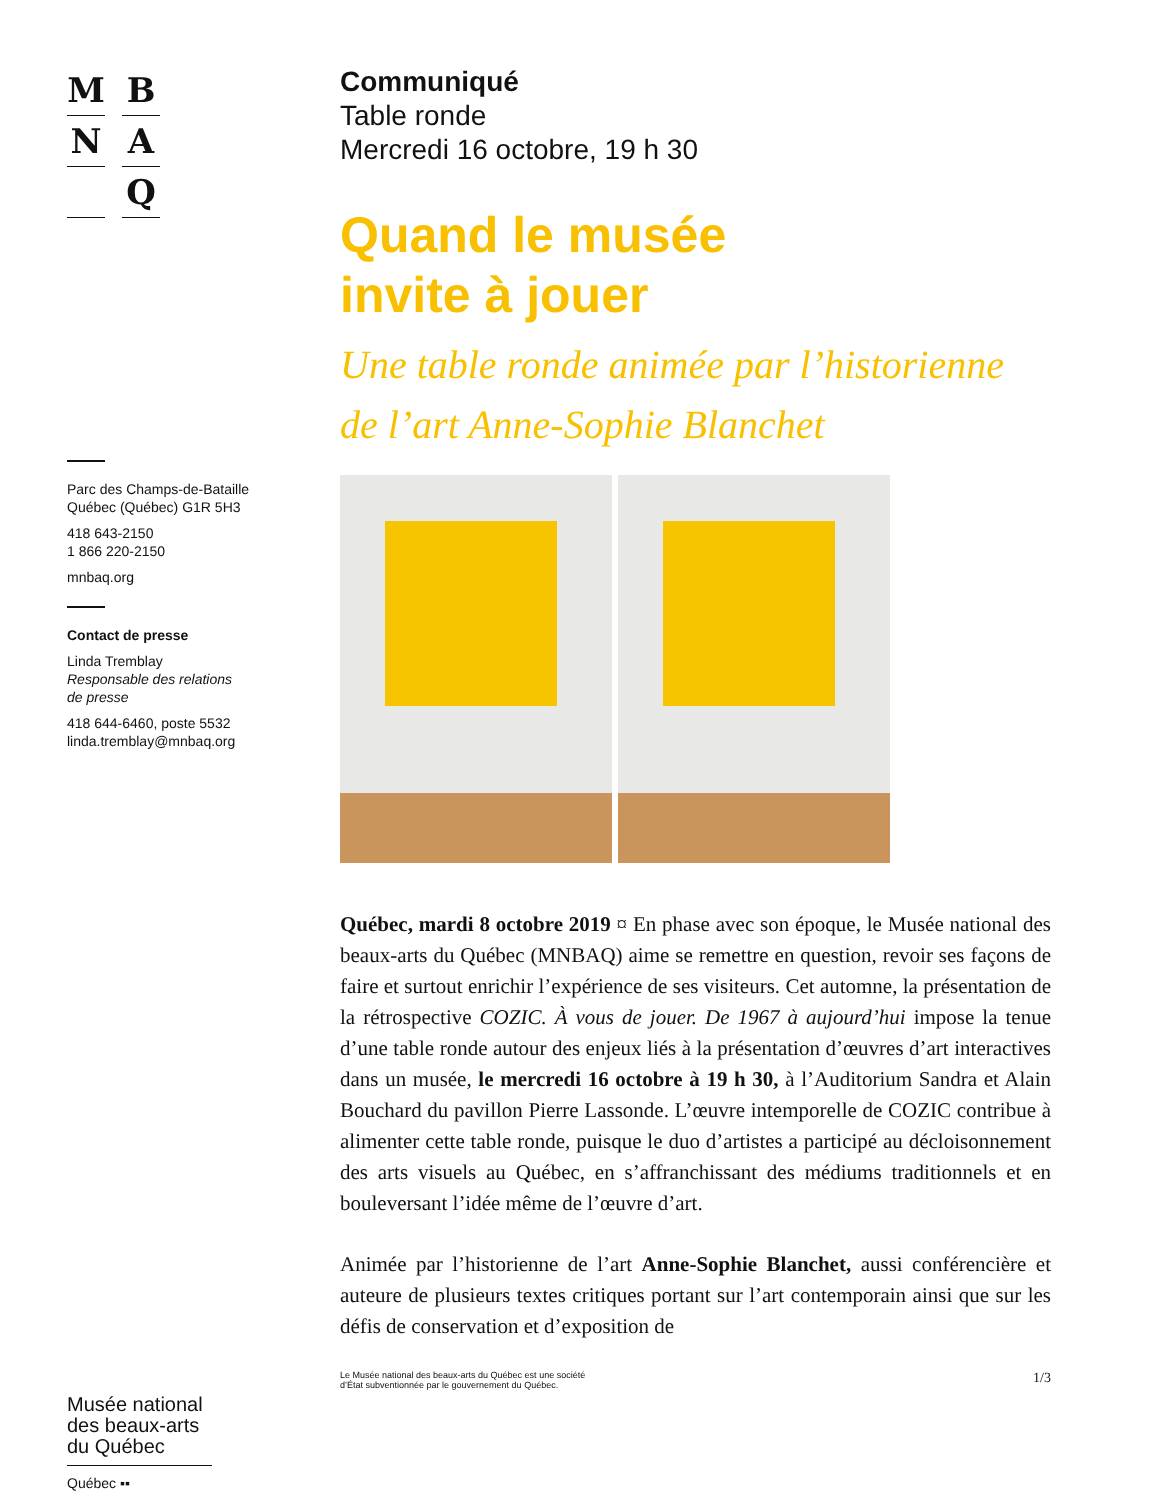M
B
N
A
Q
Parc des Champs-de-Bataille
Québec (Québec) G1R 5H3
418 643-2150
1 866 220-2150
mnbaq.org
Contact de presse
Linda Tremblay
Responsable des relations
de presse
418 644-6460, poste 5532
linda.tremblay@mnbaq.org
Musée national des beaux-arts du Québec
Québec ▪▪
Communiqué
Table ronde
Mercredi 16 octobre, 19 h 30
Quand le musée
invite à jouer
Une table ronde animée par l’historienne
de l’art Anne-Sophie Blanchet
Québec, mardi 8 octobre 2019 ¤ En phase avec son époque, le Musée national des beaux-arts du Québec (MNBAQ) aime se remettre en question, revoir ses façons de faire et surtout enrichir l’expérience de ses visiteurs. Cet automne, la présentation de la rétrospective COZIC. À vous de jouer. De 1967 à aujourd’hui impose la tenue d’une table ronde autour des enjeux liés à la présentation d’œuvres d’art interactives dans un musée, le mercredi 16 octobre à 19 h 30, à l’Auditorium Sandra et Alain Bouchard du pavillon Pierre Lassonde. L’œuvre intemporelle de COZIC contribue à alimenter cette table ronde, puisque le duo d’artistes a participé au décloisonnement des arts visuels au Québec, en s’affranchissant des médiums traditionnels et en bouleversant l’idée même de l’œuvre d’art.
Animée par l’historienne de l’art Anne-Sophie Blanchet, aussi conférencière et auteure de plusieurs textes critiques portant sur l’art contemporain ainsi que sur les défis de conservation et d’exposition de
Le Musée national des beaux-arts du Québec est une société
d’État subventionnée par le gouvernement du Québec. 1/3